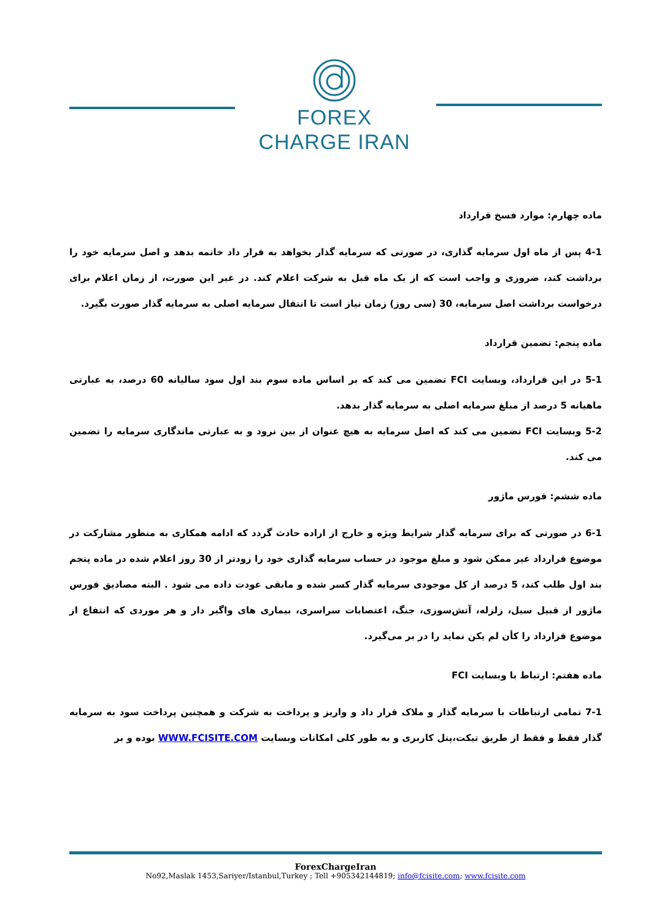FOREX
CHARGE IRAN
ماده چهارم: موارد فسخ قرارداد
4-1 پس از ماه اول سرمایه گذاری، در صورتی که سرمایه گذار بخواهد به قرار داد خاتمه بدهد و اصل سرمایه خود را برداشت کند، ضروری و واجب است که از یک ماه قبل به شرکت اعلام کند. در غیر این صورت، از زمان اعلام برای درخواست برداشت اصل سرمایه، 30 (سی روز) زمان نیاز است تا انتقال سرمایه اصلی به سرمایه گذار صورت بگیرد.
ماده پنجم: تضمین قرارداد
5-1 در این قرارداد، وبسایت FCI تضمین می کند که بر اساس ماده سوم بند اول سود سالیانه 60 درصد، به عبارتی ماهیانه 5 درصد از مبلغ سرمایه اصلی به سرمایه گذار بدهد.
5-2 وبسایت FCI تضمین می کند که اصل سرمایه به هیچ عنوان از بین نرود و به عبارتی ماندگاری سرمایه را تضمین می کند.
ماده ششم: فورس ماژور
6-1 در صورتی که برای سرمایه گذار شرایط ویژه و خارج از اراده حادث گردد که ادامه همکاری به منظور مشارکت در موضوع قرارداد غیر ممکن شود و مبلغ موجود در حساب سرمایه گذاری خود را زودتر از 30 روز اعلام شده در ماده پنجم بند اول طلب کند، 5 درصد از کل موجودی سرمایه گذار کسر شده و مابقی عودت داده می شود . البته مصادیق فورس ماژور از قبیل سیل، زلزله، آتش‌سوزی، جنگ، اعتصابات سراسری، بیماری های واگیر دار و هر موردی که انتفاع از موضوع قرارداد را کأن لم یکن نماید را در بر می‌گیرد.
ماده هفتم: ارتباط با وبسایت FCI
7-1 تمامی ارتباطات با سرمایه گذار و ملاک قرار داد و واریز و پرداخت به شرکت و همچنین پرداخت سود به سرمایه گذار فقط و فقط از طریق تیکت،پنل کاربری و به طور کلی امکانات وبسایت WWW.FCISITE.COM بوده و بر
ForexChargeIran
No92,Maslak 1453,Sariyer/Istanbul,Turkey ; Tell +905342144819; info@fcisite.com; www.fcisite.com